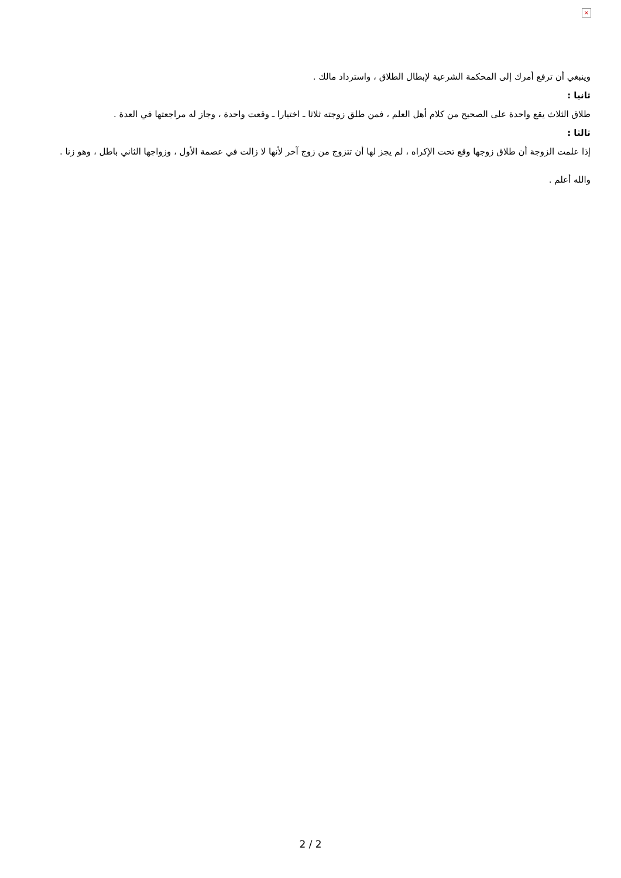×
وينبغي أن ترفع أمرك إلى المحكمة الشرعية لإبطال الطلاق ، واسترداد مالك .
ثانيا :
طلاق الثلاث يقع واحدة على الصحيح من كلام أهل العلم ، فمن طلق زوجته ثلاثا ـ اختيارا ـ وقعت واحدة ، وجاز له مراجعتها في العدة .
ثالثا :
إذا علمت الزوجة أن طلاق زوجها وقع تحت الإكراه ، لم يجز لها أن تتزوج من زوج آخر لأنها لا زالت في عصمة الأول ، وزواجها الثاني باطل ، وهو زنا .
والله أعلم .
2 / 2